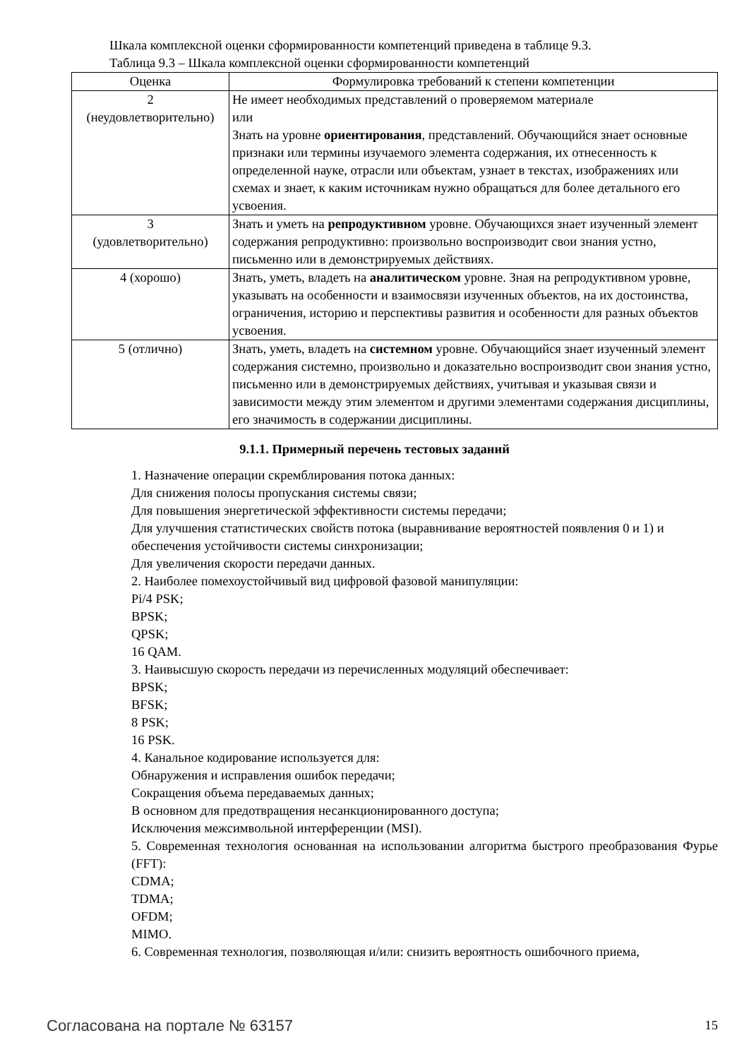Шкала комплексной оценки сформированности компетенций приведена в таблице 9.3.
Таблица 9.3 – Шкала комплексной оценки сформированности компетенций
| Оценка | Формулировка требований к степени компетенции |
| --- | --- |
| 2 (неудовлетворительно) | Не имеет необходимых представлений о проверяемом материале или Знать на уровне ориентирования , представлений. Обучающийся знает основные признаки или термины изучаемого элемента содержания, их отнесенность к определенной науке, отрасли или объектам, узнает в текстах, изображениях или схемах и знает, к каким источникам нужно обращаться для более детального его усвоения. |
| 3 (удовлетворительно) | Знать и уметь на репродуктивном уровне. Обучающихся знает изученный элемент содержания репродуктивно: произвольно воспроизводит свои знания устно, письменно или в демонстрируемых действиях. |
| 4 (хорошо) | Знать, уметь, владеть на аналитическом уровне. Зная на репродуктивном уровне, указывать на особенности и взаимосвязи изученных объектов, на их достоинства, ограничения, историю и перспективы развития и особенности для разных объектов усвоения. |
| 5 (отлично) | Знать, уметь, владеть на системном уровне. Обучающийся знает изученный элемент содержания системно, произвольно и доказательно воспроизводит свои знания устно, письменно или в демонстрируемых действиях, учитывая и указывая связи и зависимости между этим элементом и другими элементами содержания дисциплины, его значимость в содержании дисциплины. |
9.1.1. Примерный перечень тестовых заданий
1. Назначение операции скремблирования потока данных:
Для снижения полосы пропускания системы связи;
Для повышения энергетической эффективности системы передачи;
Для улучшения статистических свойств потока (выравнивание вероятностей появления 0 и 1) и обеспечения устойчивости системы синхронизации;
Для увеличения скорости передачи данных.
2. Наиболее помехоустойчивый вид цифровой фазовой манипуляции:
Pi/4 PSK;
BPSK;
QPSK;
16 QAM.
3. Наивысшую скорость передачи из перечисленных модуляций обеспечивает:
BPSK;
BFSK;
8 PSK;
16 PSK.
4. Канальное кодирование используется для:
Обнаружения и исправления ошибок передачи;
Сокращения объема передаваемых данных;
В основном для предотвращения несанкционированного доступа;
Исключения межсимвольной интерференции (MSI).
5. Современная технология основанная на использовании алгоритма быстрого преобразования Фурье (FFT):
CDMA;
TDMA;
OFDM;
MIMO.
6. Современная технология, позволяющая и/или: снизить вероятность ошибочного приема,
Согласована на портале № 63157 15